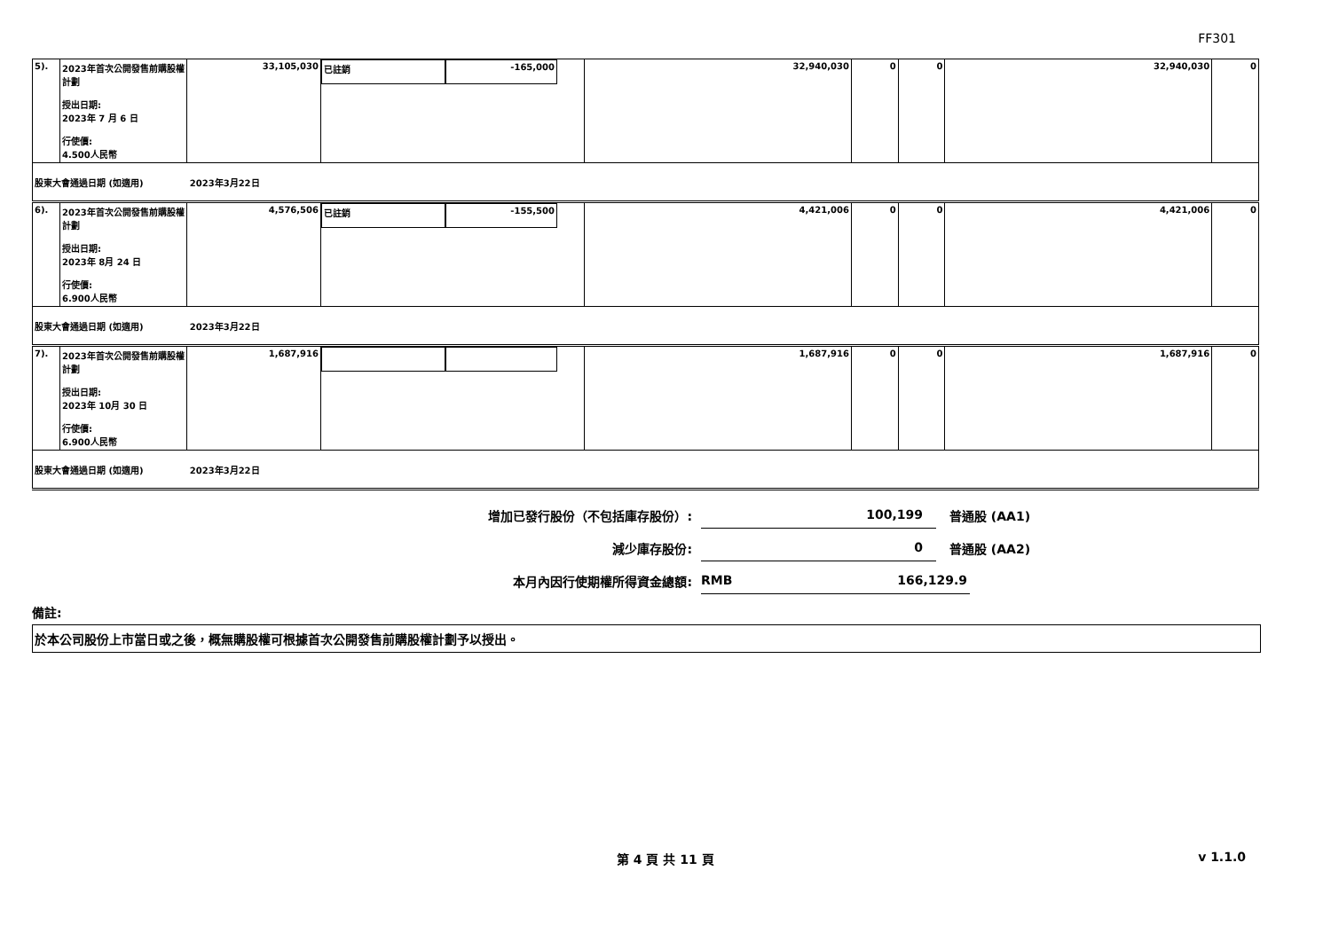FF301
| 5). | 2023年首次公開發售前購股權計劃 授出日期: 2023年 7 月 6 日 行使價: 4.500人民幣 | 33,105,030 | 已註銷 -165,000 | 32,940,030 | 0 | 0 | 32,940,030 | 0 |
| 股東大會通過日期 (如適用) 2023年3月22日 | | | | | | | | |
| 6). | 2023年首次公開發售前購股權計劃 授出日期: 2023年 8月 24 日 行使價: 6.900人民幣 | 4,576,506 | 已註銷 -155,500 | 4,421,006 | 0 | 0 | 4,421,006 | 0 |
| 股東大會通過日期 (如適用) 2023年3月22日 | | | | | | | | |
| 7). | 2023年首次公開發售前購股權計劃 授出日期: 2023年 10月 30 日 行使價: 6.900人民幣 | 1,687,916 | | 1,687,916 | 0 | 0 | 1,687,916 | 0 |
| 股東大會通過日期 (如適用) 2023年3月22日 | | | | | | | | |
增加已發行股份（不包括庫存股份）:
100,199
普通股 (AA1)
減少庫存股份:
0
普通股 (AA2)
本月內因行使期權所得資金總額:
RMB 166,129.9
備註:
於本公司股份上市當日或之後，概無購股權可根據首次公開發售前購股權計劃予以授出。
第 4 頁 共 11 頁 v 1.1.0